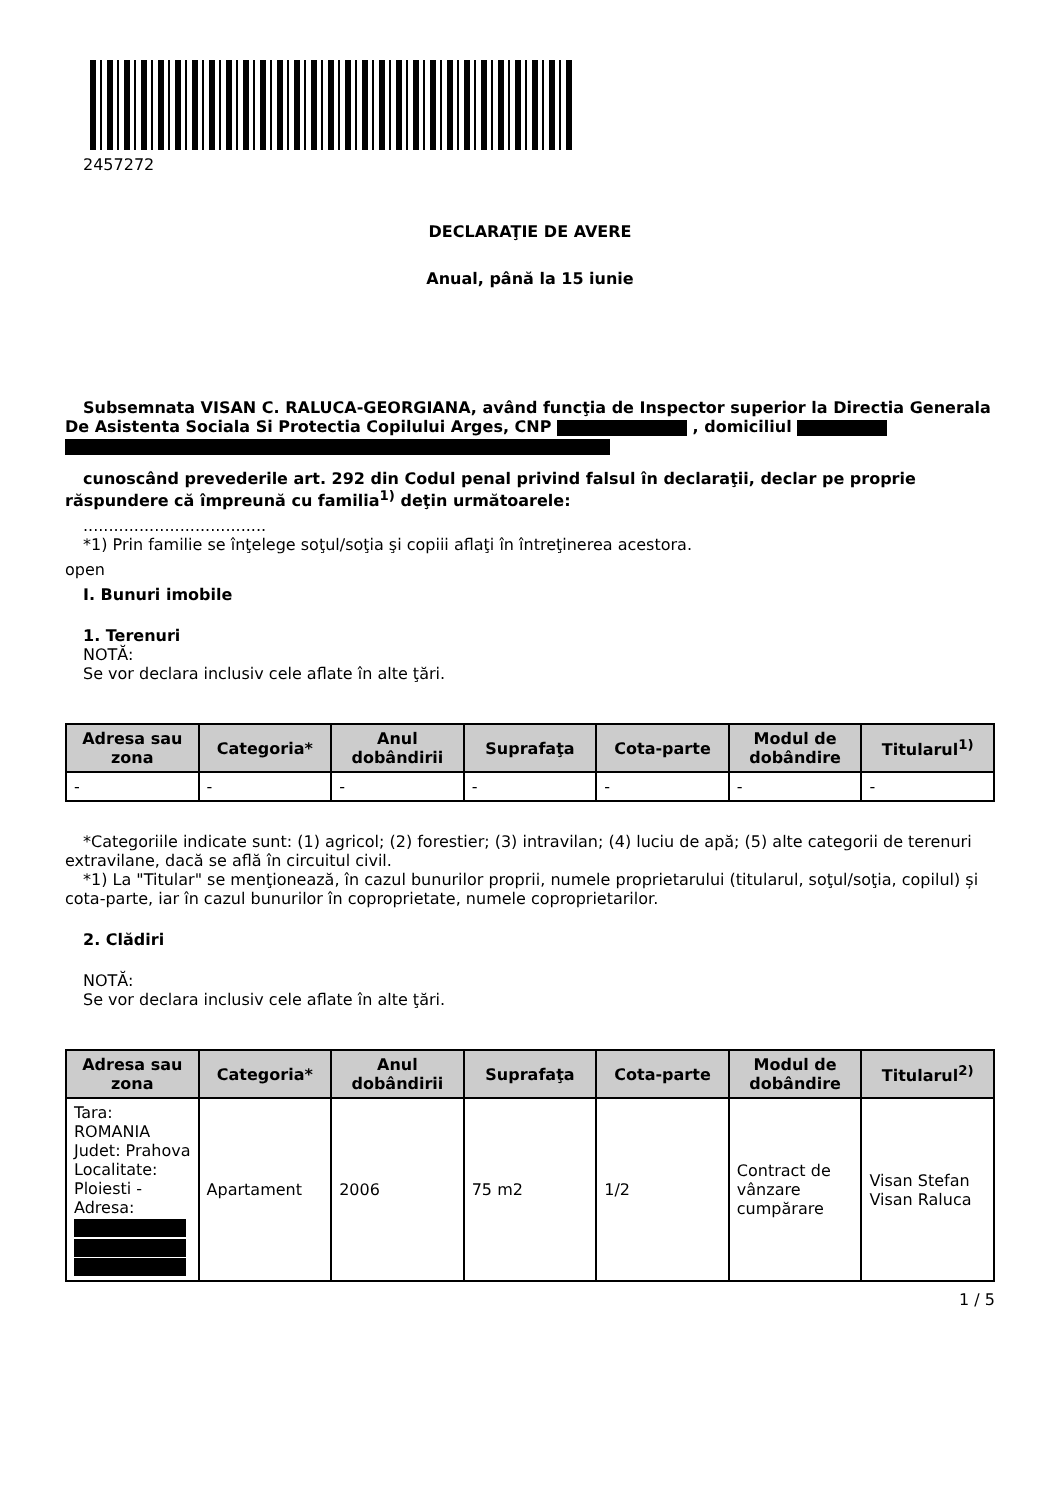2457272
DECLARAŢIE DE AVERE
Anual, până la 15 iunie
Subsemnata VISAN C. RALUCA-GEORGIANA, având funcţia de Inspector superior la Directia Generala De Asistenta Sociala Si Protectia Copilului Arges, CNP , domiciliul
cunoscând prevederile art. 292 din Codul penal privind falsul în declaraţii, declar pe proprie răspundere că împreună cu familia<sup>1)</sup> deţin următoarele:
....................................
*1) Prin familie se înţelege soţul/soţia şi copiii aflaţi în întreţinerea acestora.
open
I. Bunuri imobile
1. Terenuri
NOTĂ:
Se vor declara inclusiv cele aflate în alte ţări.
| Adresa sau zona | Categoria* | Anul dobândirii | Suprafaţa | Cota-parte | Modul de dobândire | Titularul<sup>1)</sup> |
| --- | --- | --- | --- | --- | --- | --- |
| - | - | - | - | - | - | - |
*Categoriile indicate sunt: (1) agricol; (2) forestier; (3) intravilan; (4) luciu de apă; (5) alte categorii de terenuri extravilane, dacă se află în circuitul civil.
*1) La "Titular" se menţionează, în cazul bunurilor proprii, numele proprietarului (titularul, soţul/soţia, copilul) și cota-parte, iar în cazul bunurilor în coproprietate, numele coproprietarilor.
2. Clădiri
NOTĂ:
Se vor declara inclusiv cele aflate în alte ţări.
| Adresa sau zona | Categoria* | Anul dobândirii | Suprafaţa | Cota-parte | Modul de dobândire | Titularul<sup>2)</sup> |
| --- | --- | --- | --- | --- | --- | --- |
| Tara: ROMANIA Judet: Prahova Localitate: Ploiesti - Adresa: | Apartament | 2006 | 75 m2 | 1/2 | Contract de vânzare cumpărare | Visan Stefan Visan Raluca |
1 / 5